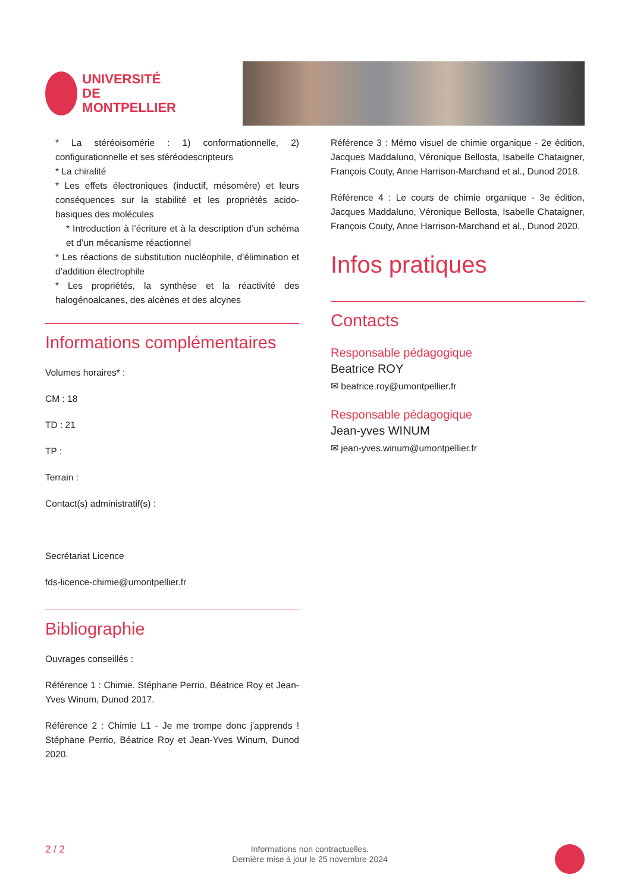UNIVERSITÉ DE
MONTPELLIER
* La stéréoisomérie : 1) conformationnelle, 2) configurationnelle et ses stéréodescripteurs
* La chiralité
* Les effets électroniques (inductif, mésomère) et leurs conséquences sur la stabilité et les propriétés acido-basiques des molécules
* Introduction à l’écriture et à la description d’un schéma et d’un mécanisme réactionnel
* Les réactions de substitution nucléophile, d’élimination et d’addition électrophile
* Les propriétés, la synthèse et la réactivité des halogénoalcanes, des alcènes et des alcynes
Informations complémentaires
Volumes horaires* :
CM : 18
TD : 21
TP :
Terrain :
Contact(s) administratif(s) :
Secrétariat Licence
fds-licence-chimie@umontpellier.fr
Bibliographie
Ouvrages conseillés :
Référence 1 : Chimie. Stéphane Perrio, Béatrice Roy et Jean-Yves Winum, Dunod 2017.
Référence 2 : Chimie L1 - Je me trompe donc j'apprends ! Stéphane Perrio, Béatrice Roy et Jean-Yves Winum, Dunod 2020.
Référence 3 : Mémo visuel de chimie organique - 2e édition, Jacques Maddaluno, Véronique Bellosta, Isabelle Chataigner, François Couty, Anne Harrison-Marchand et al., Dunod 2018.
Référence 4 : Le cours de chimie organique - 3e édition, Jacques Maddaluno, Véronique Bellosta, Isabelle Chataigner, François Couty, Anne Harrison-Marchand et al., Dunod 2020.
Infos pratiques
Contacts
Responsable pédagogique
Beatrice ROY
✉ beatrice.roy@umontpellier.fr
Responsable pédagogique
Jean-yves WINUM
✉ jean-yves.winum@umontpellier.fr
2 / 2 Informations non contractuelles.
Dernière mise à jour le 25 novembre 2024